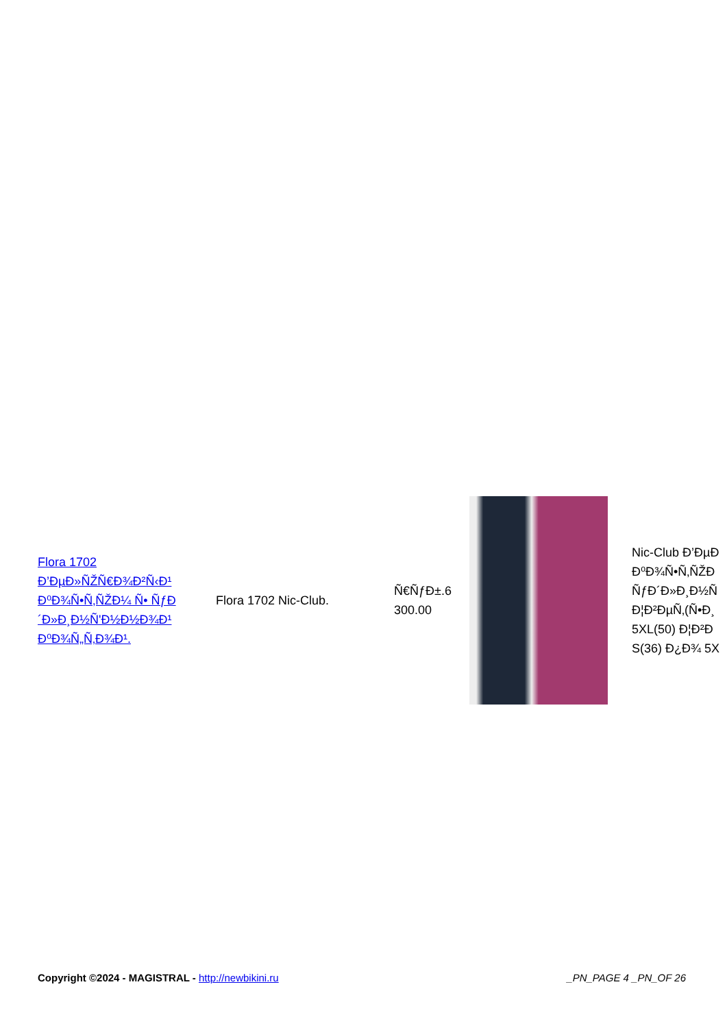| Flora 1702 Ð’ÐµÐ»ÑŽÑ€Ð¾Ð²Ñ‹Ð¹ Ð⁰Ð¾Ñ•Ñ‚ÑŽÐ¼ Ñ• ÑƒÐ´Ð»Ð¸Ð½Ñ'Ð½Ð½Ð¾Ð¹ Ð⁰Ð¾Ñ„Ñ‚Ð¾Ð¹. | Flora 1702 Nic-Club. | Ñ€ÑƒÐ±.6 300.00 | | Nic-Club Ð’ÐµÐ Ð⁰Ð¾Ñ•Ñ‚ÑŽÐ ÑƒÐ´Ð»Ð¸Ð½Ñ Ð¦Ð²ÐµÑ‚(Ñ•Ð¸ 5XL(50) Ð¦Ð²Ð S(36) Ð¿Ð¾ 5X |
Copyright ©2024 - MAGISTRAL - http://newbikini.ru
_PN_PAGE 4 _PN_OF 26